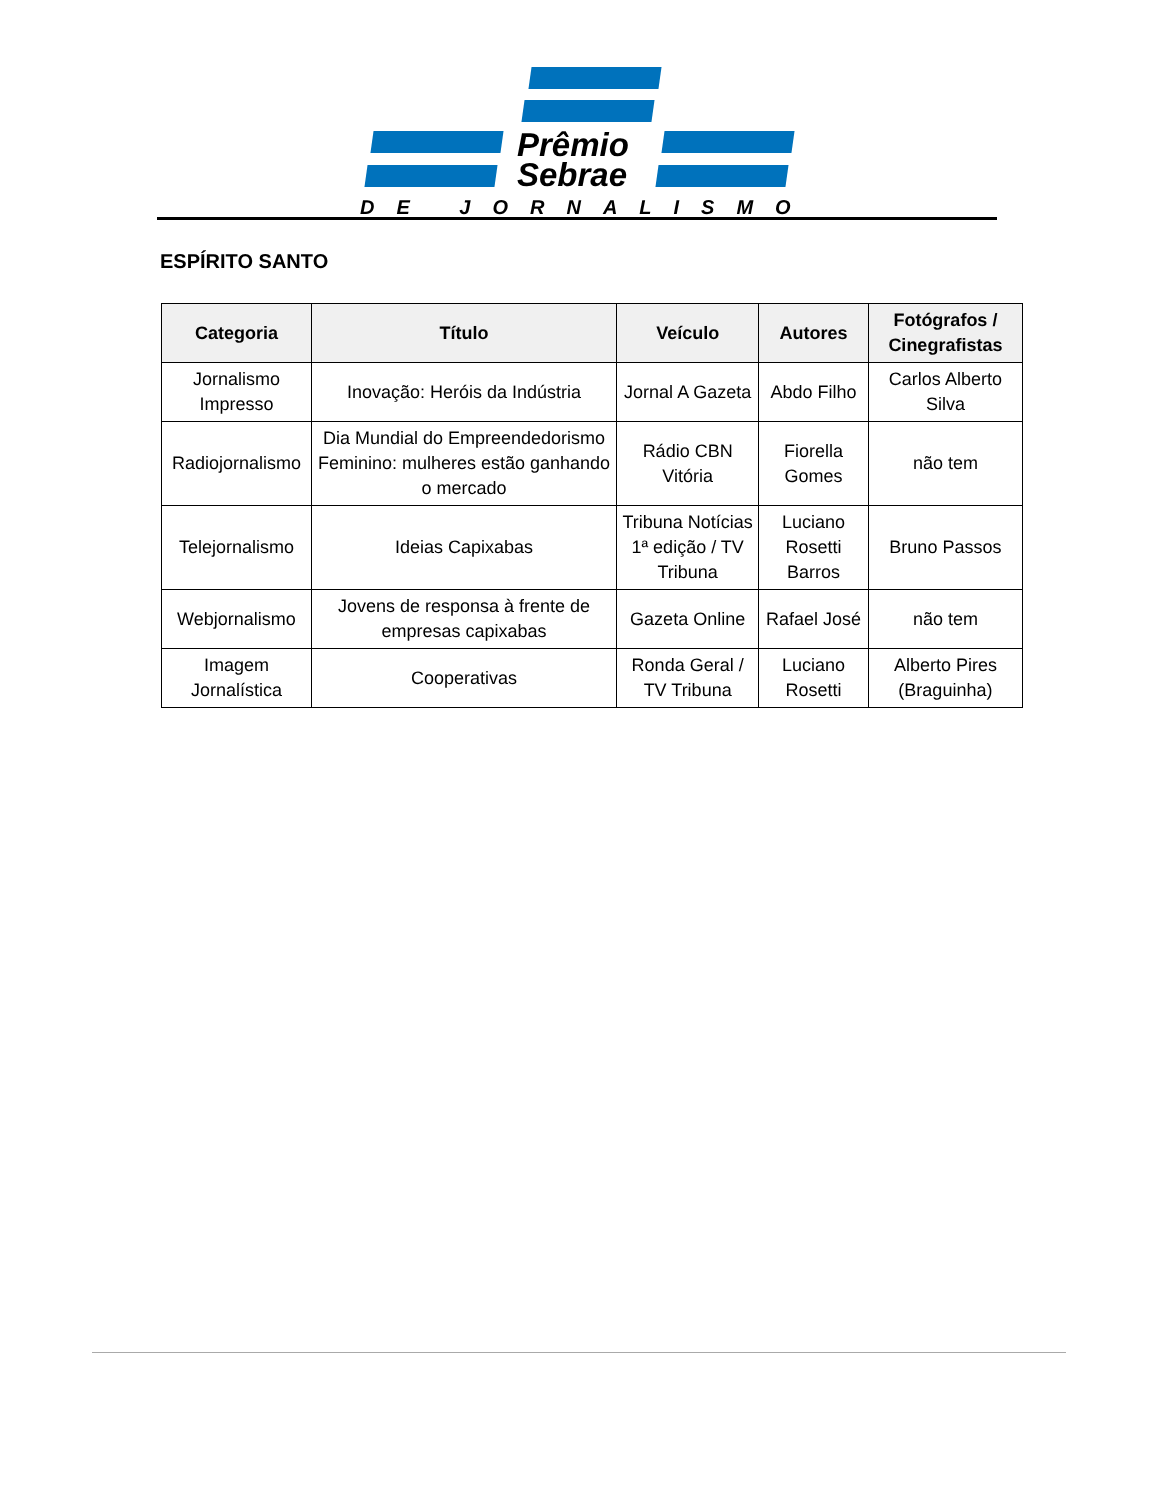Prêmio
Sebrae
DE JORNALISMO
ESPÍRITO SANTO
| Categoria | Título | Veículo | Autores | Fotógrafos / Cinegrafistas |
| --- | --- | --- | --- | --- |
| Jornalismo Impresso | Inovação: Heróis da Indústria | Jornal A Gazeta | Abdo Filho | Carlos Alberto Silva |
| Radiojornalismo | Dia Mundial do Empreendedorismo Feminino: mulheres estão ganhando o mercado | Rádio CBN Vitória | Fiorella Gomes | não tem |
| Telejornalismo | Ideias Capixabas | Tribuna Notícias 1ª edição / TV Tribuna | Luciano Rosetti Barros | Bruno Passos |
| Webjornalismo | Jovens de responsa à frente de empresas capixabas | Gazeta Online | Rafael José | não tem |
| Imagem Jornalística | Cooperativas | Ronda Geral / TV Tribuna | Luciano Rosetti | Alberto Pires (Braguinha) |